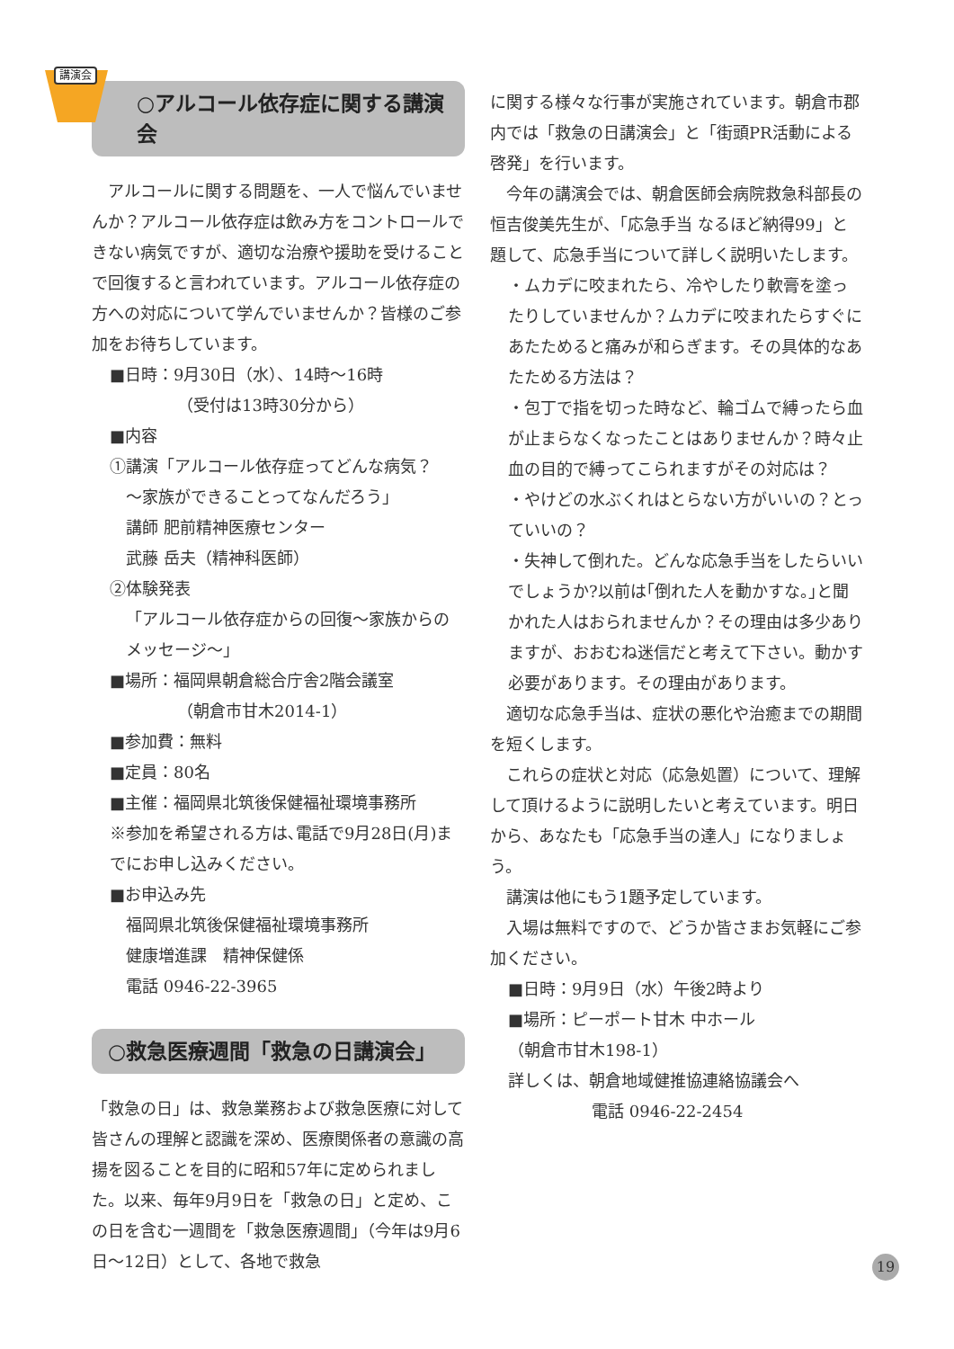講演会
○アルコール依存症に関する講演会
　アルコールに関する問題を、一人で悩んでいませんか？アルコール依存症は飲み方をコントロールできない病気ですが、適切な治療や援助を受けることで回復すると言われています。アルコール依存症の方への対応について学んでいませんか？皆様のご参加をお待ちしています。
■日時：9月30日（水）、14時～16時
（受付は13時30分から）
■内容
①講演「アルコール依存症ってどんな病気？
～家族ができることってなんだろう」
講師 肥前精神医療センター
武藤 岳夫（精神科医師）
②体験発表
「アルコール依存症からの回復～家族からのメッセージ～」
■場所：福岡県朝倉総合庁舎2階会議室
（朝倉市甘木2014-1）
■参加費：無料
■定員：80名
■主催：福岡県北筑後保健福祉環境事務所
※参加を希望される方は､電話で9月28日(月)までにお申し込みください。
■お申込み先
福岡県北筑後保健福祉環境事務所
健康増進課　精神保健係
電話 0946-22-3965
○救急医療週間「救急の日講演会」
「救急の日」は、救急業務および救急医療に対して皆さんの理解と認識を深め、医療関係者の意識の高揚を図ることを目的に昭和57年に定められました。以来、毎年9月9日を「救急の日」と定め、この日を含む一週間を「救急医療週間」（今年は9月6日～12日）として、各地で救急
に関する様々な行事が実施されています。朝倉市郡内では「救急の日講演会」と「街頭PR活動による啓発」を行います。
　今年の講演会では、朝倉医師会病院救急科部長の恒吉俊美先生が、「応急手当 なるほど納得99」と題して、応急手当について詳しく説明いたします。
・ムカデに咬まれたら、冷やしたり軟膏を塗ったりしていませんか？ムカデに咬まれたらすぐにあたためると痛みが和らぎます。その具体的なあたためる方法は？
・包丁で指を切った時など、輪ゴムで縛ったら血が止まらなくなったことはありませんか？時々止血の目的で縛ってこられますがその対応は？
・やけどの水ぶくれはとらない方がいいの？とっていいの？
・失神して倒れた。どんな応急手当をしたらいいでしょうか?以前は｢倒れた人を動かすな。｣と聞かれた人はおられませんか？その理由は多少ありますが、おおむね迷信だと考えて下さい。動かす必要があります。その理由があります。
　適切な応急手当は、症状の悪化や治癒までの期間を短くします。
　これらの症状と対応（応急処置）について、理解して頂けるように説明したいと考えています。明日から、あなたも「応急手当の達人」になりましょう。
　講演は他にもう1題予定しています。
　入場は無料ですので、どうか皆さまお気軽にご参加ください。
■日時：9月9日（水）午後2時より
■場所：ピーポート甘木 中ホール
（朝倉市甘木198-1）
詳しくは、朝倉地域健推協連絡協議会へ
電話 0946-22-2454
19